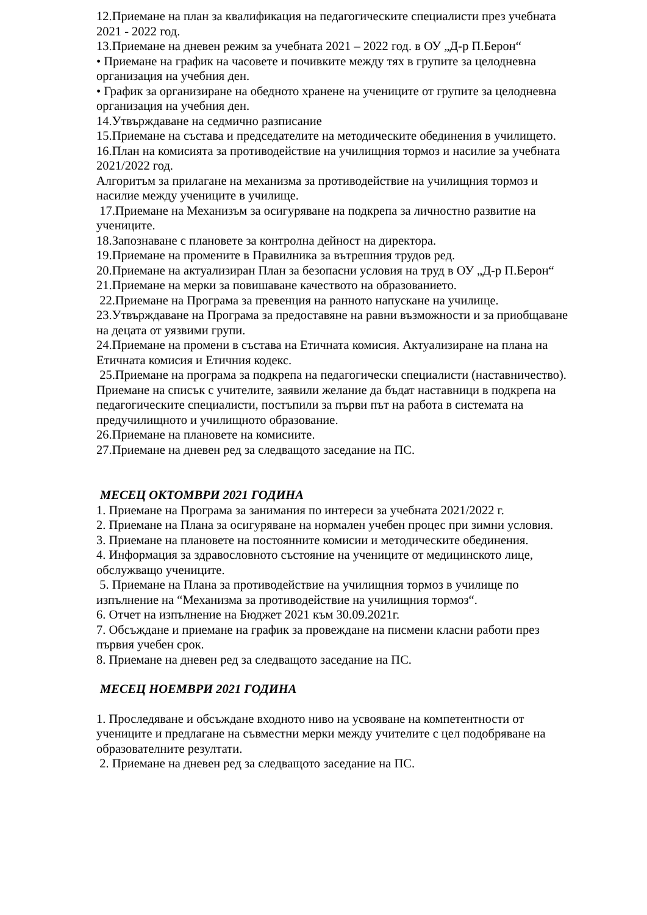12.Приемане на план за квалификация на педагогическите специалисти през учебната 2021 - 2022 год.
13.Приемане на дневен режим за учебната 2021 – 2022 год. в ОУ „Д-р П.Берон“
• Приемане на график на часовете и почивките между тях в групите за целодневна организация на учебния ден.
• График за организиране на обедното хранене на учениците от групите за целодневна организация на учебния ден.
14.Утвърждаване на седмично разписание
15.Приемане на състава и председателите на методическите обединения в училището.
16.План на комисията за противодействие на училищния тормоз и насилие за учебната 2021/2022 год.
Алгоритъм за прилагане на механизма за противодействие на училищния тормоз и насилие между учениците в училище.
17.Приемане на Механизъм за осигуряване на подкрепа за личностно развитие на учениците.
18.Запознаване с плановете за контролна дейност на директора.
19.Приемане на промените в Правилника за вътрешния трудов ред.
20.Приемане на актуализиран План за безопасни условия на труд в ОУ „Д-р П.Берон“
21.Приемане на мерки за повишаване качеството на образованието.
22.Приемане на Програма за превенция на ранното напускане на училище.
23.Утвърждаване на Програма за предоставяне на равни възможности и за приобщаване на децата от уязвими групи.
24.Приемане на промени в състава на Етичната комисия. Актуализиране на плана на Етичната комисия и Етичния кодекс.
25.Приемане на програма за подкрепа на педагогически специалисти (наставничество).
Приемане на списък с учителите, заявили желание да бъдат наставници в подкрепа на педагогическите специалисти, постъпили за първи път на работа в системата на предучилищното и училищното образование.
26.Приемане на плановете на комисиите.
27.Приемане на дневен ред за следващото заседание на ПС.
МЕСЕЦ ОКТОМВРИ 2021 ГОДИНА
1. Приемане на Програма за занимания по интереси за учебната 2021/2022 г.
2. Приемане на Плана за осигуряване на нормален учебен процес при зимни условия.
3. Приемане на плановете на постоянните комисии и методическите обединения.
4. Информация за здравословното състояние на учениците от медицинското лице, обслужващо учениците.
5. Приемане на Плана за противодействие на училищния тормоз в училище по изпълнение на “Механизма за противодействие на училищния тормоз“.
6. Отчет на изпълнение на Бюджет 2021 към 30.09.2021г.
7. Обсъждане и приемане на график за провеждане на писмени класни работи през първия учебен срок.
8. Приемане на дневен ред за следващото заседание на ПС.
МЕСЕЦ НОЕМВРИ 2021 ГОДИНА
1. Проследяване и обсъждане входното ниво на усвояване на компетентности от учениците и предлагане на съвместни мерки между учителите с цел подобряване на образователните резултати.
2. Приемане на дневен ред за следващото заседание на ПС.